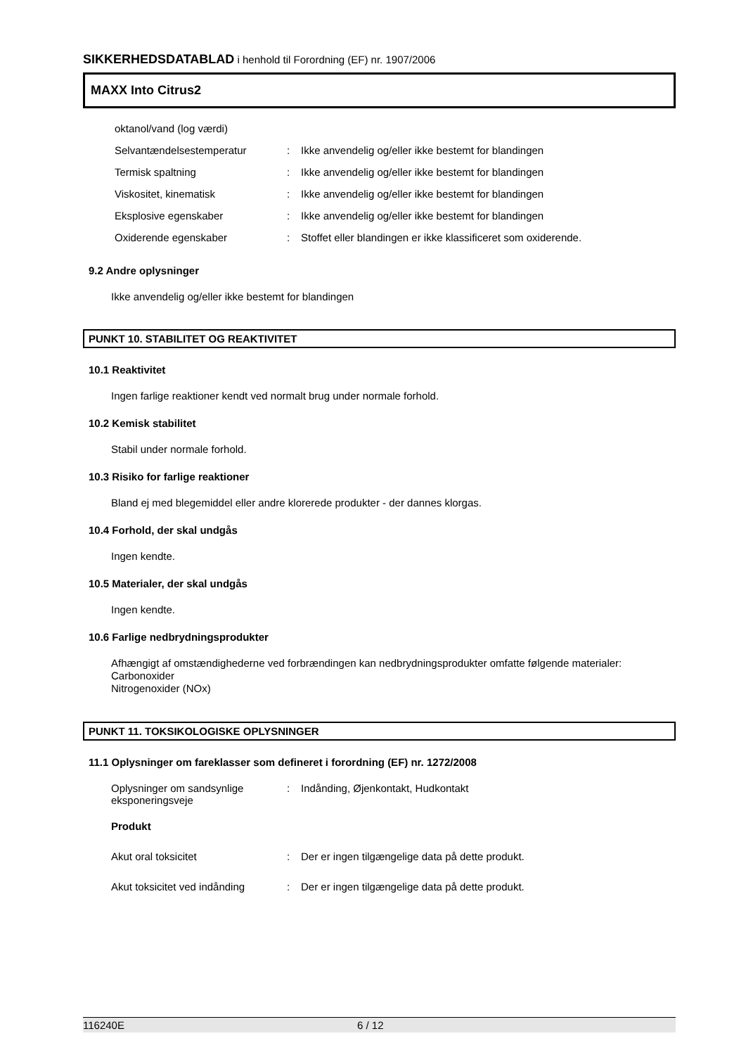SIKKERHEDSDATABLAD i henhold til Forordning (EF) nr. 1907/2006
MAXX Into Citrus2
oktanol/vand (log værdi)
Selvantændelsestemperatur : Ikke anvendelig og/eller ikke bestemt for blandingen
Termisk spaltning : Ikke anvendelig og/eller ikke bestemt for blandingen
Viskositet, kinematisk : Ikke anvendelig og/eller ikke bestemt for blandingen
Eksplosive egenskaber : Ikke anvendelig og/eller ikke bestemt for blandingen
Oxiderende egenskaber : Stoffet eller blandingen er ikke klassificeret som oxiderende.
9.2 Andre oplysninger
Ikke anvendelig og/eller ikke bestemt for blandingen
PUNKT 10. STABILITET OG REAKTIVITET
10.1 Reaktivitet
Ingen farlige reaktioner kendt ved normalt brug under normale forhold.
10.2 Kemisk stabilitet
Stabil under normale forhold.
10.3 Risiko for farlige reaktioner
Bland ej med blegemiddel eller andre klorerede produkter - der dannes klorgas.
10.4 Forhold, der skal undgås
Ingen kendte.
10.5 Materialer, der skal undgås
Ingen kendte.
10.6 Farlige nedbrydningsprodukter
Afhængigt af omstændighederne ved forbrændingen kan nedbrydningsprodukter omfatte følgende materialer:
Carbonoxider
Nitrogenoxider (NOx)
PUNKT 11. TOKSIKOLOGISKE OPLYSNINGER
11.1 Oplysninger om fareklasser som defineret i forordning (EF) nr. 1272/2008
Oplysninger om sandsynlige eksponeringsveje
: Indånding, Øjenkontakt, Hudkontakt
Produkt
Akut oral toksicitet : Der er ingen tilgængelige data på dette produkt.
Akut toksicitet ved indånding
: Der er ingen tilgængelige data på dette produkt.
116240E 6 / 12